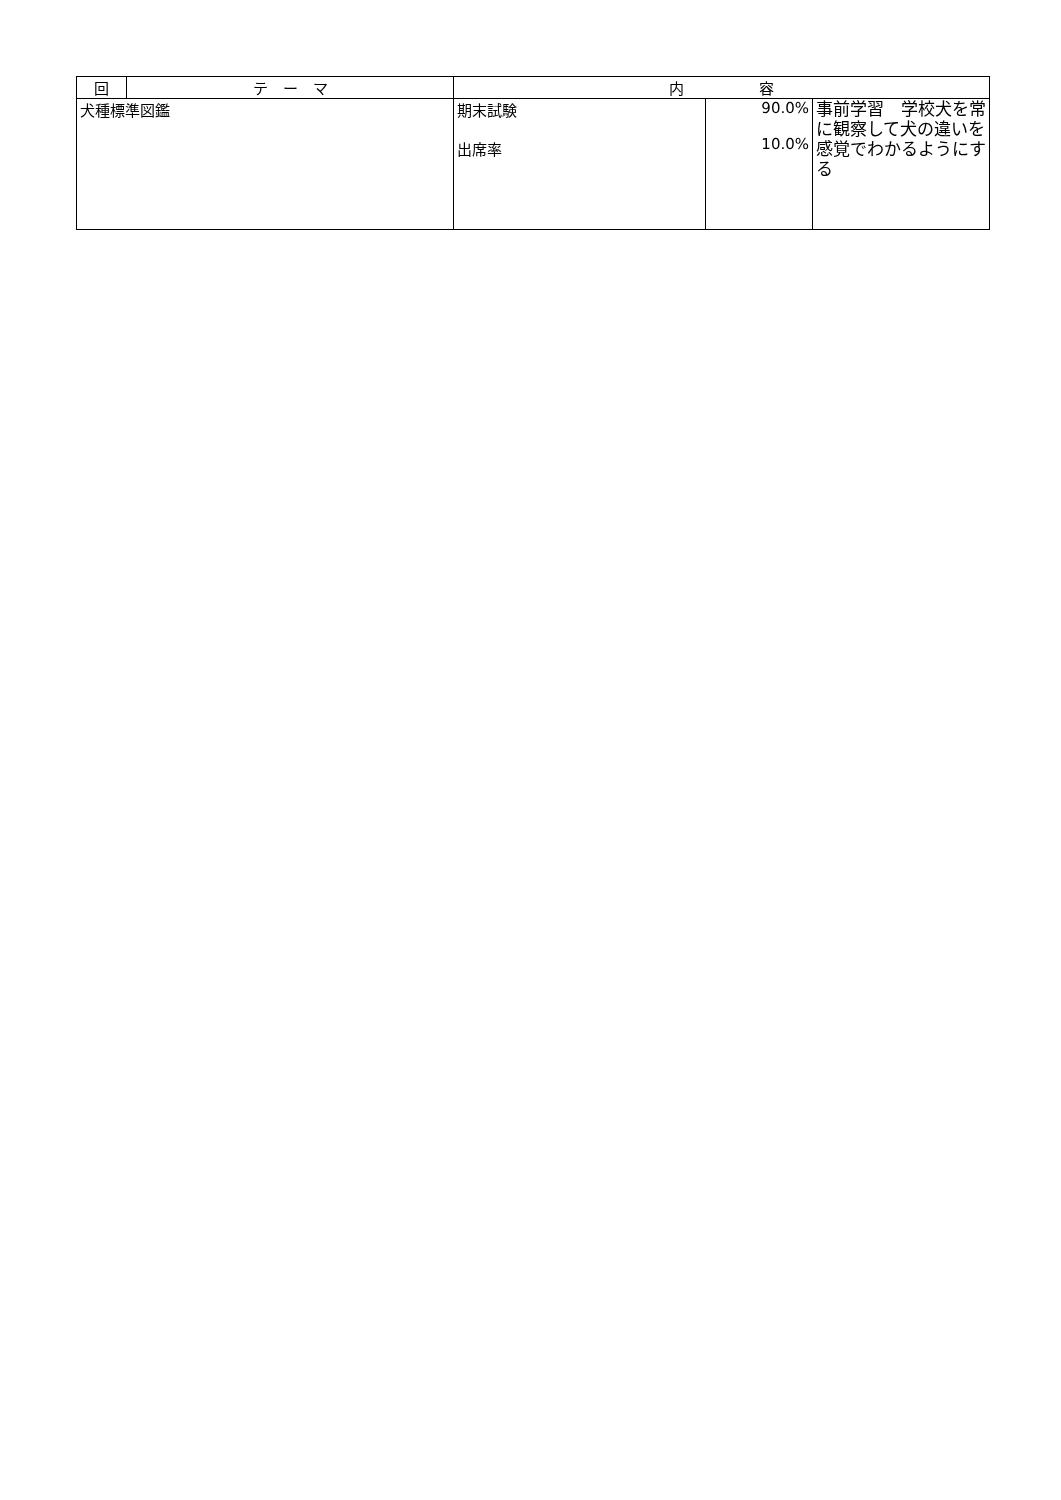| 回 | テ ー マ | 内 容 | | |
| --- | --- | --- | --- | --- |
| 犬種標準図鑑 | | 期末試験 出席率 | 90.0% 10.0% | 事前学習 学校犬を常に観察して犬の違いを感覚でわかるようにする |